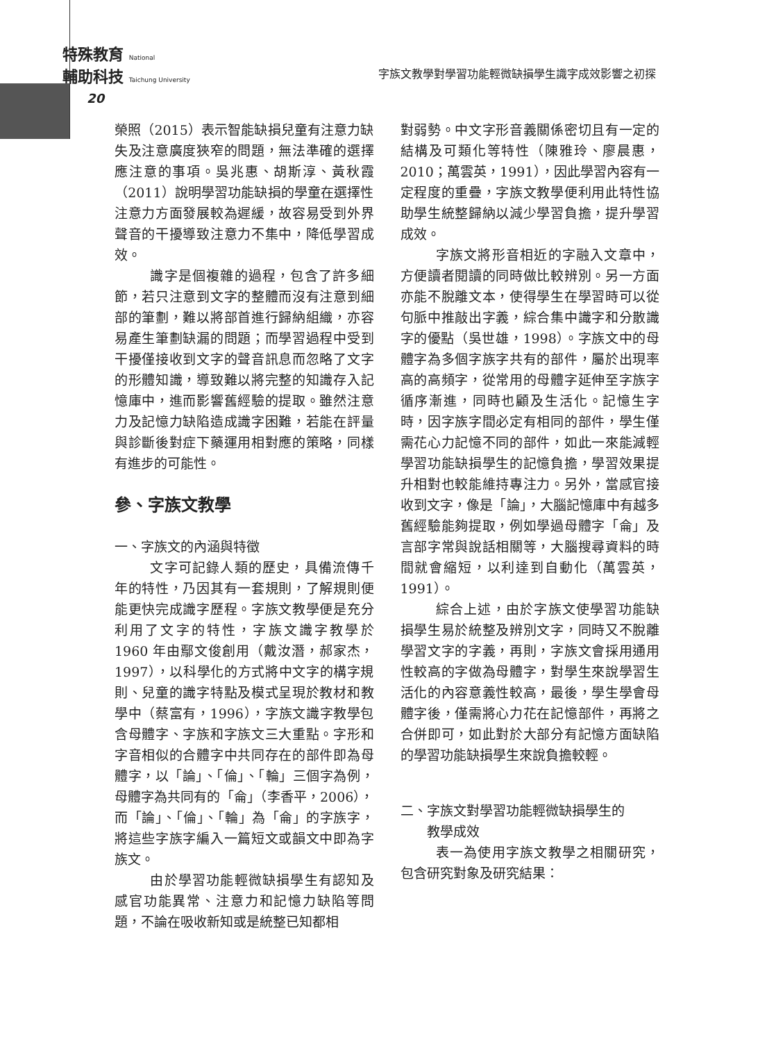特殊教育 National
輔助科技 Taichung University
字族文教學對學習功能輕微缺損學生識字成效影響之初探
20
榮照（2015）表示智能缺損兒童有注意力缺失及注意廣度狹窄的問題，無法準確的選擇應注意的事項。吳兆惠、胡斯淳、黃秋霞（2011）說明學習功能缺損的學童在選擇性注意力方面發展較為遲緩，故容易受到外界聲音的干擾導致注意力不集中，降低學習成效。
識字是個複雜的過程，包含了許多細節，若只注意到文字的整體而沒有注意到細部的筆劃，難以將部首進行歸納組織，亦容易產生筆劃缺漏的問題；而學習過程中受到干擾僅接收到文字的聲音訊息而忽略了文字的形體知識，導致難以將完整的知識存入記憶庫中，進而影響舊經驗的提取。雖然注意力及記憶力缺陷造成識字困難，若能在評量與診斷後對症下藥運用相對應的策略，同樣有進步的可能性。
參、字族文教學
一、字族文的內涵與特徵
文字可記錄人類的歷史，具備流傳千年的特性，乃因其有一套規則，了解規則便能更快完成識字歷程。字族文教學便是充分利用了文字的特性，字族文識字教學於 1960 年由鄢文俊創用（戴汝潛，郝家杰，1997），以科學化的方式將中文字的構字規則、兒童的識字特點及模式呈現於教材和教學中（蔡富有，1996），字族文識字教學包含母體字、字族和字族文三大重點。字形和字音相似的合體字中共同存在的部件即為母體字，以「論」、「倫」、「輪」三個字為例，母體字為共同有的「侖」（李香平，2006），而「論」、「倫」、「輪」為「侖」的字族字，將這些字族字編入一篇短文或韻文中即為字族文。
由於學習功能輕微缺損學生有認知及感官功能異常、注意力和記憶力缺陷等問題，不論在吸收新知或是統整已知都相
對弱勢。中文字形音義關係密切且有一定的結構及可類化等特性（陳雅玲、廖晨惠，2010；萬雲英，1991），因此學習內容有一定程度的重疊，字族文教學便利用此特性協助學生統整歸納以減少學習負擔，提升學習成效。
字族文將形音相近的字融入文章中，方便讀者閱讀的同時做比較辨別。另一方面亦能不脫離文本，使得學生在學習時可以從句脈中推敲出字義，綜合集中識字和分散識字的優點（吳世雄，1998）。字族文中的母體字為多個字族字共有的部件，屬於出現率高的高頻字，從常用的母體字延伸至字族字循序漸進，同時也顧及生活化。記憶生字時，因字族字間必定有相同的部件，學生僅需花心力記憶不同的部件，如此一來能減輕學習功能缺損學生的記憶負擔，學習效果提升相對也較能維持專注力。另外，當感官接收到文字，像是「論」，大腦記憶庫中有越多舊經驗能夠提取，例如學過母體字「侖」及言部字常與說話相關等，大腦搜尋資料的時間就會縮短，以利達到自動化（萬雲英，1991）。
綜合上述，由於字族文使學習功能缺損學生易於統整及辨別文字，同時又不脫離學習文字的字義，再則，字族文會採用通用性較高的字做為母體字，對學生來說學習生活化的內容意義性較高，最後，學生學會母體字後，僅需將心力花在記憶部件，再將之合併即可，如此對於大部分有記憶方面缺陷的學習功能缺損學生來說負擔較輕。
二、字族文對學習功能輕微缺損學生的
  教學成效
表一為使用字族文教學之相關研究，包含研究對象及研究結果：